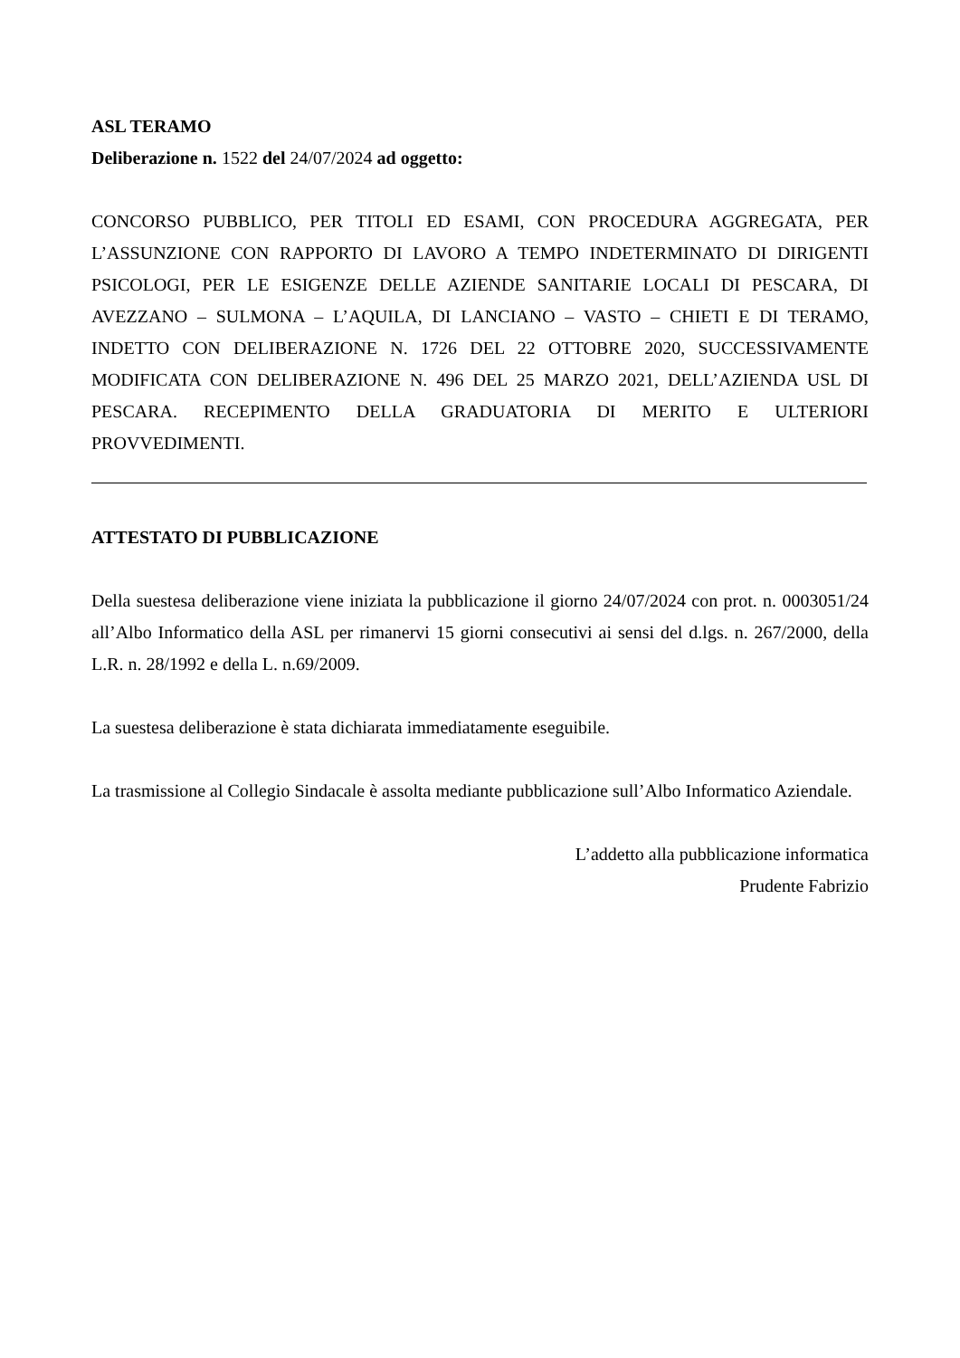ASL TERAMO
Deliberazione n. 1522 del 24/07/2024 ad oggetto:
CONCORSO PUBBLICO, PER TITOLI ED ESAMI, CON PROCEDURA AGGREGATA, PER L’ASSUNZIONE CON RAPPORTO DI LAVORO A TEMPO INDETERMINATO DI DIRIGENTI PSICOLOGI, PER LE ESIGENZE DELLE AZIENDE SANITARIE LOCALI DI PESCARA, DI AVEZZANO – SULMONA – L’AQUILA, DI LANCIANO – VASTO – CHIETI E DI TERAMO, INDETTO CON DELIBERAZIONE N. 1726 DEL 22 OTTOBRE 2020, SUCCESSIVAMENTE MODIFICATA CON DELIBERAZIONE N. 496 DEL 25 MARZO 2021, DELL’AZIENDA USL DI PESCARA. RECEPIMENTO DELLA GRADUATORIA DI MERITO E ULTERIORI PROVVEDIMENTI.
ATTESTATO DI PUBBLICAZIONE
Della suestesa deliberazione viene iniziata la pubblicazione il giorno 24/07/2024 con prot. n. 0003051/24 all’Albo Informatico della ASL per rimanervi 15 giorni consecutivi ai sensi del d.lgs. n. 267/2000, della L.R. n. 28/1992 e della L. n.69/2009.
La suestesa deliberazione è stata dichiarata immediatamente eseguibile.
La trasmissione al Collegio Sindacale è assolta mediante pubblicazione sull’Albo Informatico Aziendale.
L’addetto alla pubblicazione informatica
Prudente Fabrizio